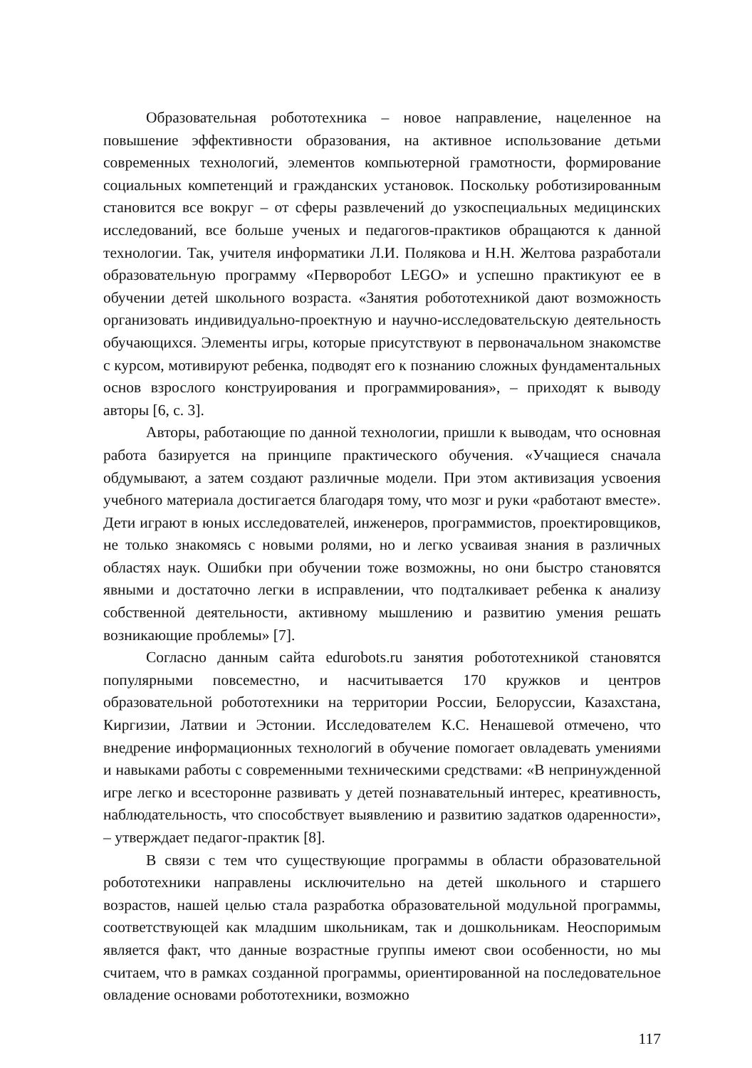Образовательная робототехника – новое направление, нацеленное на повышение эффективности образования, на активное использование детьми современных технологий, элементов компьютерной грамотности, формирование социальных компетенций и гражданских установок. Поскольку роботизированным становится все вокруг – от сферы развлечений до узкоспециальных медицинских исследований, все больше ученых и педагогов-практиков обращаются к данной технологии. Так, учителя информатики Л.И. Полякова и Н.Н. Желтова разработали образовательную программу «Перворобот LEGO» и успешно практикуют ее в обучении детей школьного возраста. «Занятия робототехникой дают возможность организовать индивидуально-проектную и научно-исследовательскую деятельность обучающихся. Элементы игры, которые присутствуют в первоначальном знакомстве с курсом, мотивируют ребенка, подводят его к познанию сложных фундаментальных основ взрослого конструирования и программирования», – приходят к выводу авторы [6, с. 3].
Авторы, работающие по данной технологии, пришли к выводам, что основная работа базируется на принципе практического обучения. «Учащиеся сначала обдумывают, а затем создают различные модели. При этом активизация усвоения учебного материала достигается благодаря тому, что мозг и руки «работают вместе». Дети играют в юных исследователей, инженеров, программистов, проектировщиков, не только знакомясь с новыми ролями, но и легко усваивая знания в различных областях наук. Ошибки при обучении тоже возможны, но они быстро становятся явными и достаточно легки в исправлении, что подталкивает ребенка к анализу собственной деятельности, активному мышлению и развитию умения решать возникающие проблемы» [7].
Согласно данным сайта edurobots.ru занятия робототехникой становятся популярными повсеместно, и насчитывается 170 кружков и центров образовательной робототехники на территории России, Белоруссии, Казахстана, Киргизии, Латвии и Эстонии. Исследователем К.С. Ненашевой отмечено, что внедрение информационных технологий в обучение помогает овладевать умениями и навыками работы с современными техническими средствами: «В непринужденной игре легко и всесторонне развивать у детей познавательный интерес, креативность, наблюдательность, что способствует выявлению и развитию задатков одаренности», – утверждает педагог-практик [8].
В связи с тем что существующие программы в области образовательной робототехники направлены исключительно на детей школьного и старшего возрастов, нашей целью стала разработка образовательной модульной программы, соответствующей как младшим школьникам, так и дошкольникам. Неоспоримым является факт, что данные возрастные группы имеют свои особенности, но мы считаем, что в рамках созданной программы, ориентированной на последовательное овладение основами робототехники, возможно
117